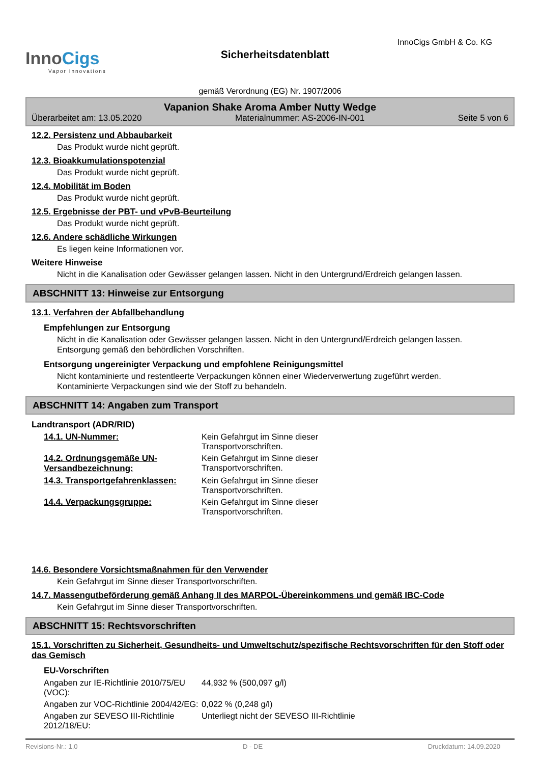InnoCigs
Vapor Innovations
Sicherheitsdatenblatt
InnoCigs GmbH & Co. KG
gemäß Verordnung (EG) Nr. 1907/2006
Vapanion Shake Aroma Amber Nutty Wedge
Überarbeitet am: 13.05.2020 Materialnummer: AS-2006-IN-001 Seite 5 von 6
12.2. Persistenz und Abbaubarkeit
Das Produkt wurde nicht geprüft.
12.3. Bioakkumulationspotenzial
Das Produkt wurde nicht geprüft.
12.4. Mobilität im Boden
Das Produkt wurde nicht geprüft.
12.5. Ergebnisse der PBT- und vPvB-Beurteilung
Das Produkt wurde nicht geprüft.
12.6. Andere schädliche Wirkungen
Es liegen keine Informationen vor.
Weitere Hinweise
Nicht in die Kanalisation oder Gewässer gelangen lassen. Nicht in den Untergrund/Erdreich gelangen lassen.
ABSCHNITT 13: Hinweise zur Entsorgung
13.1. Verfahren der Abfallbehandlung
Empfehlungen zur Entsorgung
Nicht in die Kanalisation oder Gewässer gelangen lassen. Nicht in den Untergrund/Erdreich gelangen lassen.
Entsorgung gemäß den behördlichen Vorschriften.
Entsorgung ungereinigter Verpackung und empfohlene Reinigungsmittel
Nicht kontaminierte und restentleerte Verpackungen können einer Wiederverwertung zugeführt werden.
Kontaminierte Verpackungen sind wie der Stoff zu behandeln.
ABSCHNITT 14: Angaben zum Transport
Landtransport (ADR/RID)
| 14.1. UN-Nummer: | Kein Gefahrgut im Sinne dieser Transportvorschriften. |
| 14.2. Ordnungsgemäße UN-Versandbezeichnung: | Kein Gefahrgut im Sinne dieser Transportvorschriften. |
| 14.3. Transportgefahrenklassen: | Kein Gefahrgut im Sinne dieser Transportvorschriften. |
| 14.4. Verpackungsgruppe: | Kein Gefahrgut im Sinne dieser Transportvorschriften. |
14.6. Besondere Vorsichtsmaßnahmen für den Verwender
Kein Gefahrgut im Sinne dieser Transportvorschriften.
14.7. Massengutbeförderung gemäß Anhang II des MARPOL-Übereinkommens und gemäß IBC-Code
Kein Gefahrgut im Sinne dieser Transportvorschriften.
ABSCHNITT 15: Rechtsvorschriften
15.1. Vorschriften zu Sicherheit, Gesundheits- und Umweltschutz/spezifische Rechtsvorschriften für den Stoff oder das Gemisch
EU-Vorschriften
| Angaben zur IE-Richtlinie 2010/75/EU (VOC): | 44,932 % (500,097 g/l) |
| Angaben zur VOC-Richtlinie 2004/42/EG: | 0,022 % (0,248 g/l) |
| Angaben zur SEVESO III-Richtlinie 2012/18/EU: | Unterliegt nicht der SEVESO III-Richtlinie |
Revisions-Nr.: 1,0 D - DE Druckdatum: 14.09.2020